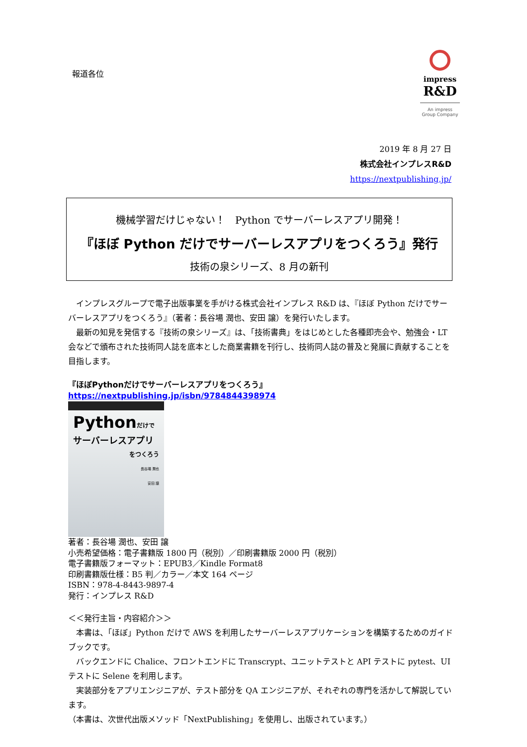報道各位
impress
R&D
An impress
Group Company
2019 年 8 月 27 日
株式会社インプレスR&D
https://nextpublishing.jp/
機械学習だけじゃない！　Python でサーバーレスアプリ開発！
『ほぼ Python だけでサーバーレスアプリをつくろう』発行
技術の泉シリーズ、8 月の新刊
　インプレスグループで電子出版事業を手がける株式会社インプレス R&D は、『ほぼ Python だけでサーバーレスアプリをつくろう』（著者：長谷場 潤也、安田 譲）を発行いたします。
　最新の知見を発信する『技術の泉シリーズ』は、「技術書典」をはじめとした各種即売会や、勉強会・LT 会などで頒布された技術同人誌を底本とした商業書籍を刊行し、技術同人誌の普及と発展に貢献することを目指します。
『ほぼPythonだけでサーバーレスアプリをつくろう』
https://nextpublishing.jp/isbn/9784844398974
Pythonだけで
サーバーレスアプリ
をつくろう
長谷場 潤也
安田 譲
著者：長谷場 潤也、安田 譲
小売希望価格：電子書籍版 1800 円（税別）／印刷書籍版 2000 円（税別）
電子書籍版フォーマット：EPUB3／Kindle Format8
印刷書籍版仕様：B5 判／カラー／本文 164 ページ
ISBN：978-4-8443-9897-4
発行：インプレス R&D
＜＜発行主旨・内容紹介＞＞
　本書は、「ほぼ」Python だけで AWS を利用したサーバーレスアプリケーションを構築するためのガイドブックです。
　バックエンドに Chalice、フロントエンドに Transcrypt、ユニットテストと API テストに pytest、UI テストに Selene を利用します。
　実装部分をアプリエンジニアが、テスト部分を QA エンジニアが、それぞれの専門を活かして解説しています。
（本書は、次世代出版メソッド「NextPublishing」を使用し、出版されています。）